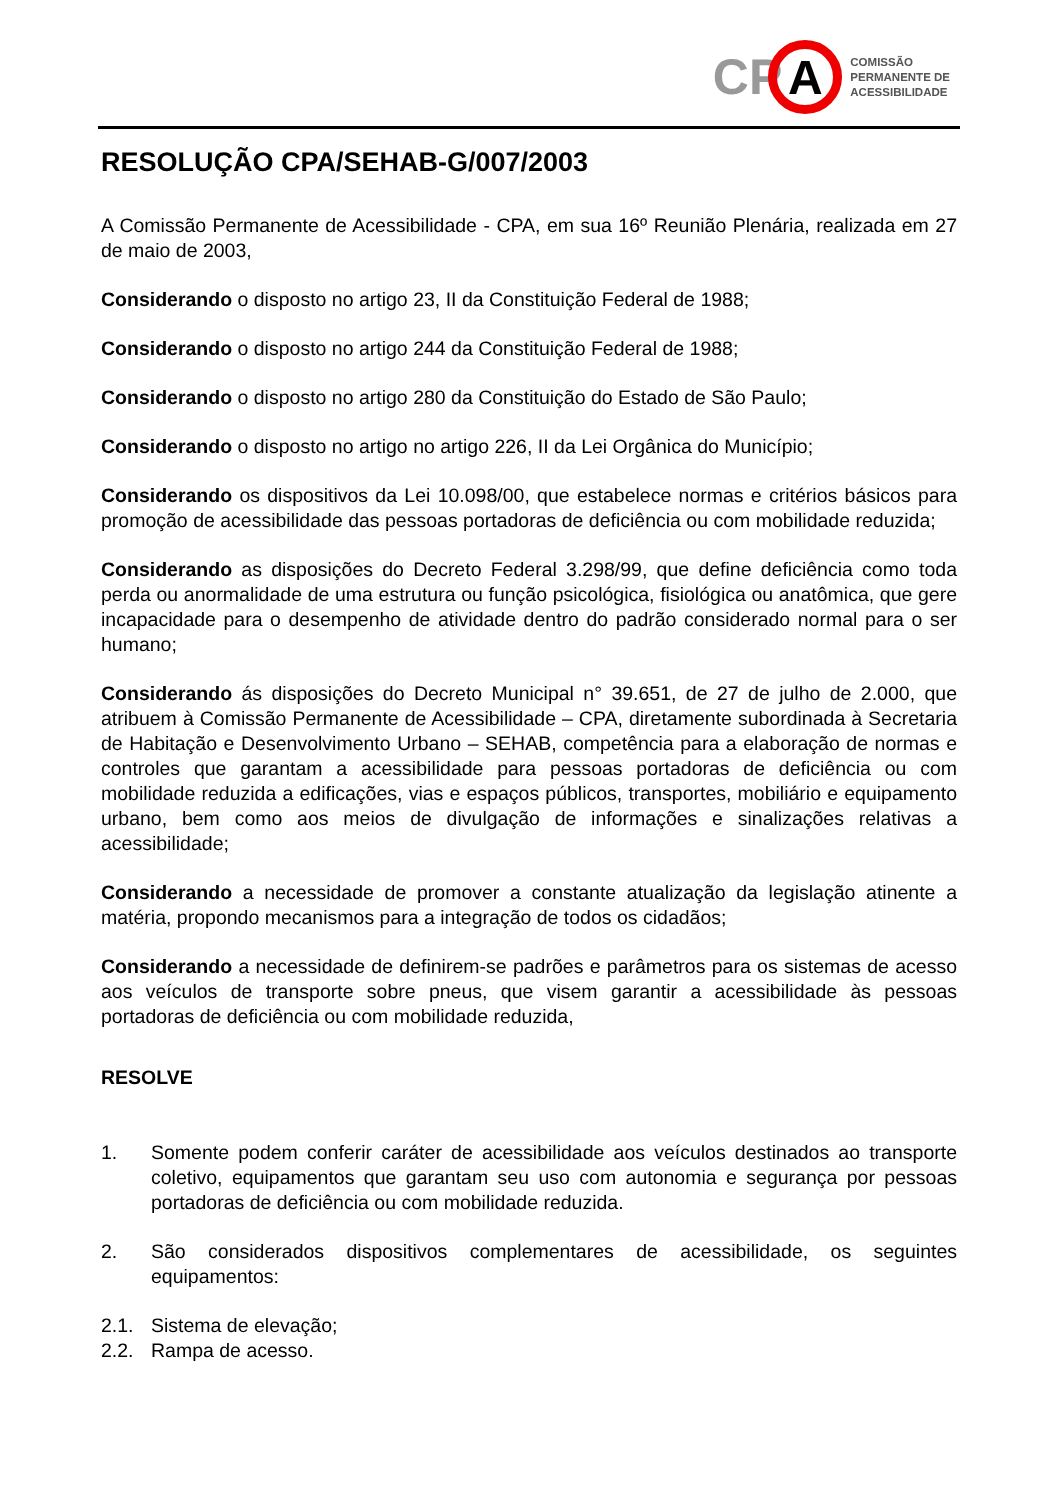CP
A
COMISSÃO
PERMANENTE DE
ACESSIBILIDADE
RESOLUÇÃO CPA/SEHAB-G/007/2003
A Comissão Permanente de Acessibilidade - CPA, em sua 16º Reunião Plenária, realizada em 27 de maio de 2003,
Considerando o disposto no artigo 23, II da Constituição Federal de 1988;
Considerando o disposto no artigo 244 da Constituição Federal de 1988;
Considerando o disposto no artigo 280 da Constituição do Estado de São Paulo;
Considerando o disposto no artigo no artigo 226, II da Lei Orgânica do Município;
Considerando os dispositivos da Lei 10.098/00, que estabelece normas e critérios básicos para promoção de acessibilidade das pessoas portadoras de deficiência ou com mobilidade reduzida;
Considerando as disposições do Decreto Federal 3.298/99, que define deficiência como toda perda ou anormalidade de uma estrutura ou função psicológica, fisiológica ou anatômica, que gere incapacidade para o desempenho de atividade dentro do padrão considerado normal para o ser humano;
Considerando ás disposições do Decreto Municipal n° 39.651, de 27 de julho de 2.000, que atribuem à Comissão Permanente de Acessibilidade – CPA, diretamente subordinada à Secretaria de Habitação e Desenvolvimento Urbano – SEHAB, competência para a elaboração de normas e controles que garantam a acessibilidade para pessoas portadoras de deficiência ou com mobilidade reduzida a edificações, vias e espaços públicos, transportes, mobiliário e equipamento urbano, bem como aos meios de divulgação de informações e sinalizações relativas a acessibilidade;
Considerando a necessidade de promover a constante atualização da legislação atinente a matéria, propondo mecanismos para a integração de todos os cidadãos;
Considerando a necessidade de definirem-se padrões e parâmetros para os sistemas de acesso aos veículos de transporte sobre pneus, que visem garantir a acessibilidade às pessoas portadoras de deficiência ou com mobilidade reduzida,
RESOLVE
1. Somente podem conferir caráter de acessibilidade aos veículos destinados ao transporte coletivo, equipamentos que garantam seu uso com autonomia e segurança por pessoas portadoras de deficiência ou com mobilidade reduzida.
2. São considerados dispositivos complementares de acessibilidade, os seguintes equipamentos:
2.1. Sistema de elevação;
2.2. Rampa de acesso.